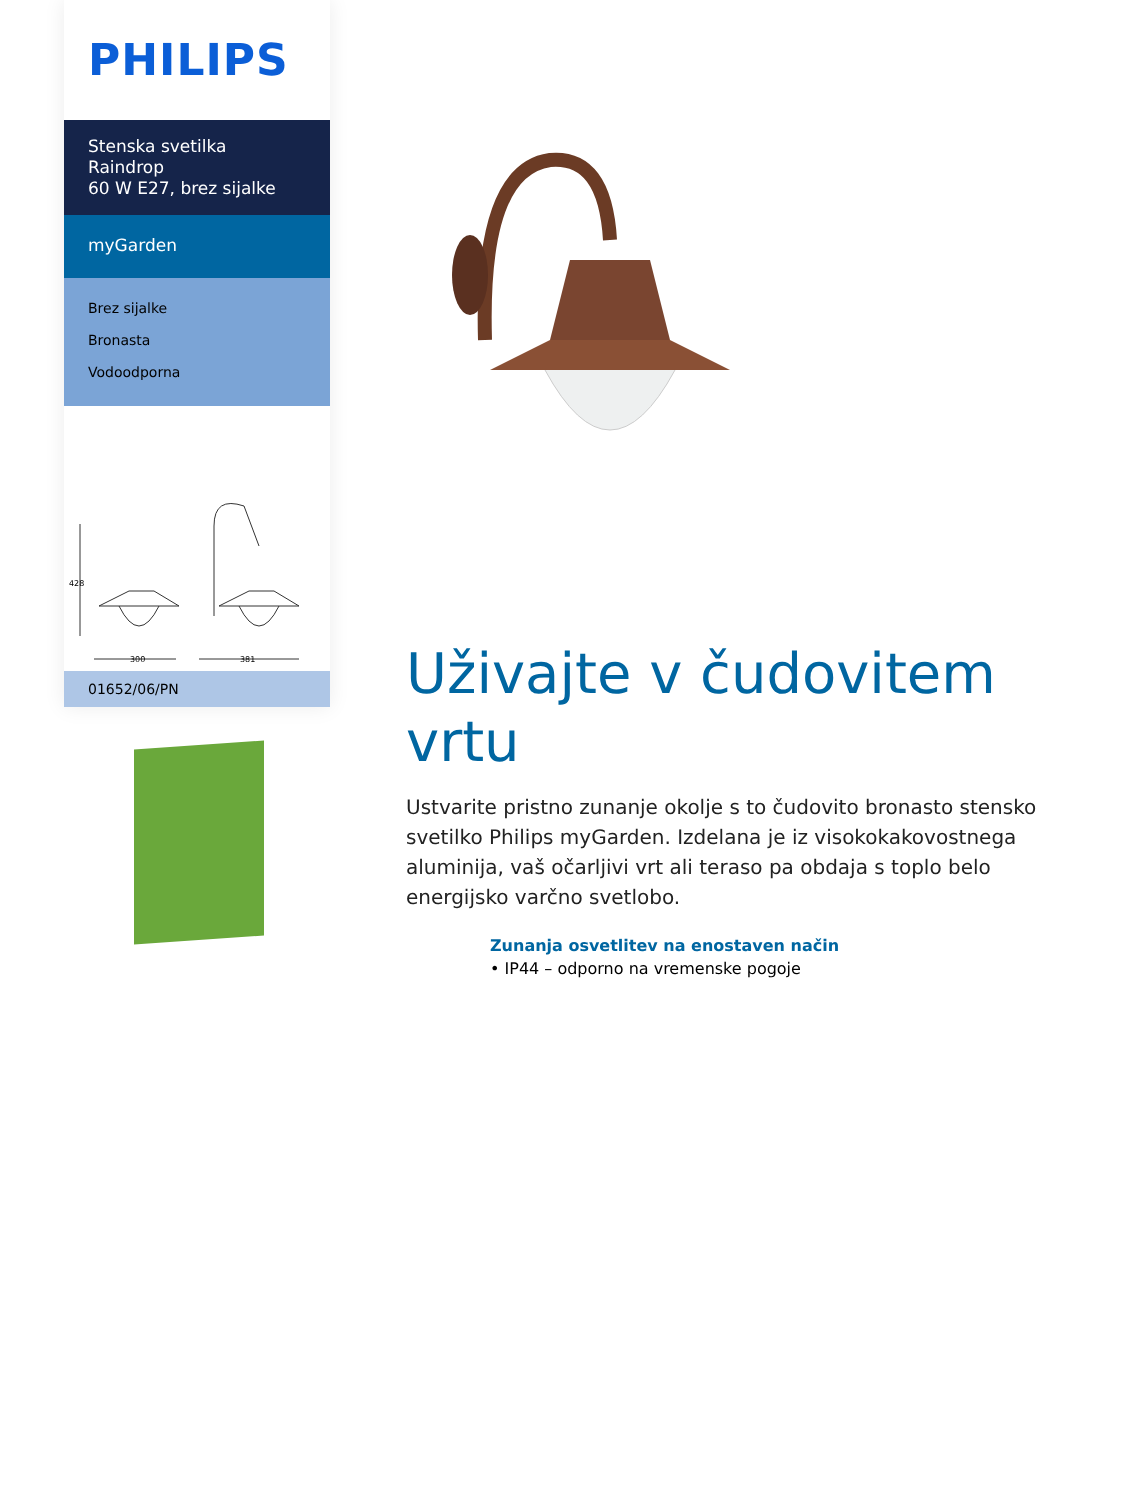PHILIPS
Stenska svetilka Raindrop
60 W E27, brez sijalke
myGarden
Brez sijalke
Bronasta
Vodoodporna
428
300
381
01652/06/PN
Uživajte v čudovitem vrtu
Ustvarite pristno zunanje okolje s to čudovito bronasto stensko svetilko Philips myGarden. Izdelana je iz visokokakovostnega aluminija, vaš očarljivi vrt ali teraso pa obdaja s toplo belo energijsko varčno svetlobo.
Zunanja osvetlitev na enostaven način
• IP44 – odporno na vremenske pogoje